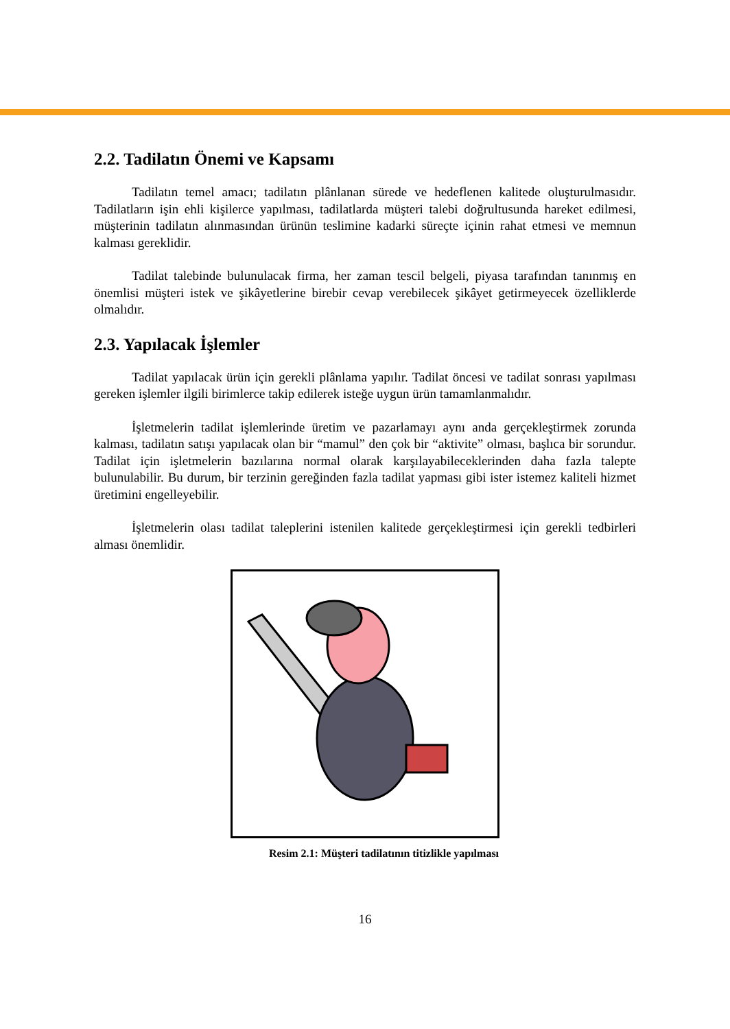2.2. Tadilatın Önemi ve Kapsamı
Tadilatın temel amacı; tadilatın plânlanan sürede ve hedeflenen kalitede oluşturulmasıdır. Tadilatların işin ehli kişilerce yapılması, tadilatlarda müşteri talebi doğrultusunda hareket edilmesi, müşterinin tadilatın alınmasından ürünün teslimine kadarki süreçte içinin rahat etmesi ve memnun kalması gereklidir.
Tadilat talebinde bulunulacak firma, her zaman tescil belgeli, piyasa tarafından tanınmış en önemlisi müşteri istek ve şikâyetlerine birebir cevap verebilecek şikâyet getirmeyecek özelliklerde olmalıdır.
2.3. Yapılacak İşlemler
Tadilat yapılacak ürün için gerekli plânlama yapılır. Tadilat öncesi ve tadilat sonrası yapılması gereken işlemler ilgili birimlerce takip edilerek isteğe uygun ürün tamamlanmalıdır.
İşletmelerin tadilat işlemlerinde üretim ve pazarlamayı aynı anda gerçekleştirmek zorunda kalması, tadilatın satışı yapılacak olan bir “mamul” den çok bir “aktivite” olması, başlıca bir sorundur. Tadilat için işletmelerin bazılarına normal olarak karşılayabileceklerinden daha fazla talepte bulunulabilir. Bu durum, bir terzinin gereğinden fazla tadilat yapması gibi ister istemez kaliteli hizmet üretimini engelleyebilir.
İşletmelerin olası tadilat taleplerini istenilen kalitede gerçekleştirmesi için gerekli tedbirleri alması önemlidir.
Resim 2.1: Müşteri tadilatının titizlikle yapılması
16